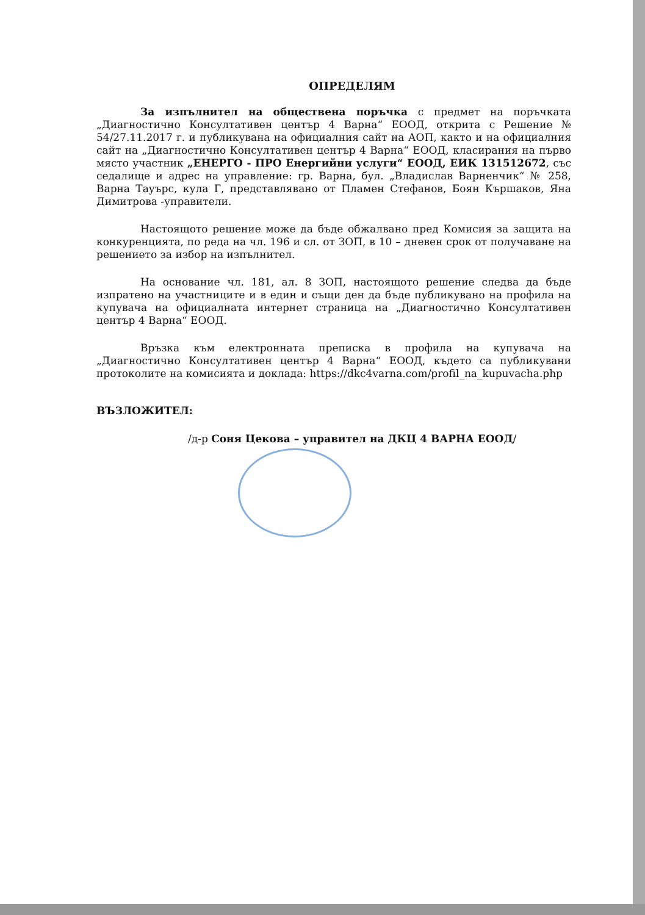ОПРЕДЕЛЯМ
За изпълнител на обществена поръчка с предмет на поръчката „Диагностично Консултативен център 4 Варна“ ЕООД, открита с Решение № 54/27.11.2017 г. и публикувана на официалния сайт на АОП, както и на официалния сайт на „Диагностично Консултативен център 4 Варна“ ЕООД, класирания на първо място участник „ЕНЕРГО - ПРО Енергийни услуги“ ЕООД, ЕИК 131512672, със седалище и адрес на управление: гр. Варна, бул. „Владислав Варненчик“ № 258, Варна Тауърс, кула Г, представлявано от Пламен Стефанов, Боян Кършаков, Яна Димитрова -управители.
Настоящото решение може да бъде обжалвано пред Комисия за защита на конкуренцията, по реда на чл. 196 и сл. от ЗОП, в 10 – дневен срок от получаване на решението за избор на изпълнител.
На основание чл. 181, ал. 8 ЗОП, настоящото решение следва да бъде изпратено на участниците и в един и същи ден да бъде публикувано на профила на купувача на официалната интернет страница на „Диагностично Консултативен център 4 Варна“ ЕООД.
Връзка към електронната преписка в профила на купувача на „Диагностично Консултативен център 4 Варна“ ЕООД, където са публикувани протоколите на комисията и доклада: https://dkc4varna.com/profil_na_kupuvacha.php
ВЪЗЛОЖИТЕЛ:
/д-р Соня Цекова – управител на ДКЦ 4 ВАРНА ЕООД/